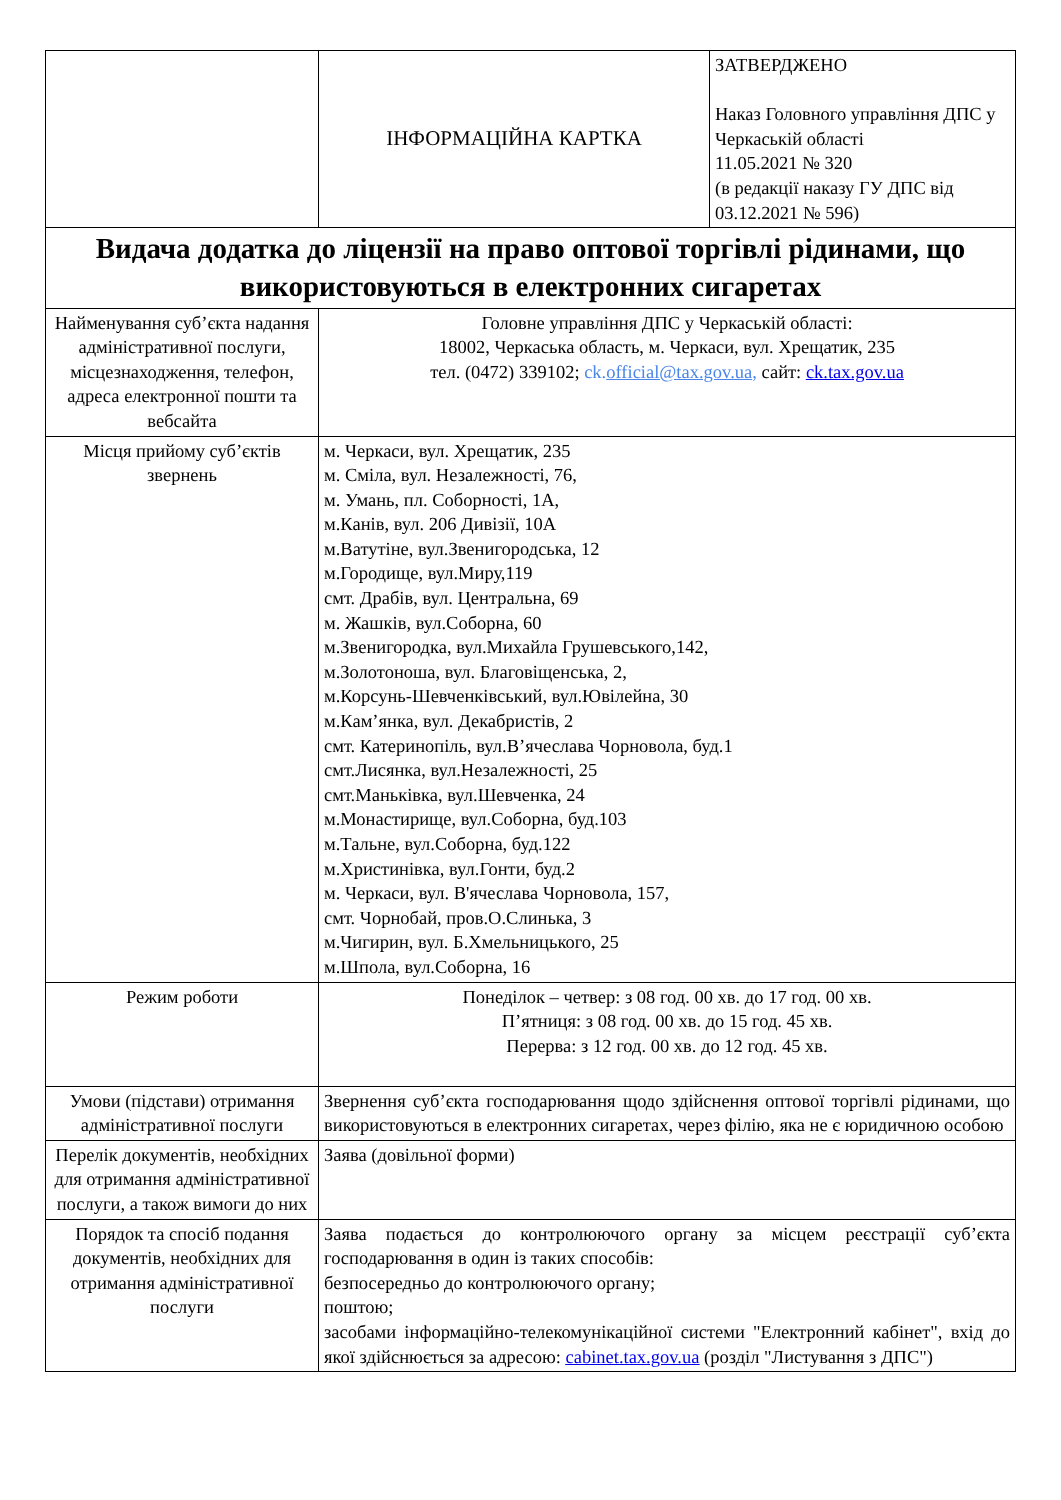| | ІНФОРМАЦІЙНА КАРТКА | ЗАТВЕРДЖЕНО Наказ Головного управління ДПС у Черкаській області 11.05.2021 № 320 (в редакції наказу ГУ ДПС від 03.12.2021 № 596) |
| Видача додатка до ліцензії на право оптової торгівлі рідинами, що використовуються в електронних сигаретах | | |
| Найменування суб’єкта надання адміністративної послуги, місцезнаходження, телефон, адреса електронної пошти та вебсайта | Головне управління ДПС у Черкаській області: 18002, Черкаська область, м. Черкаси, вул. Хрещатик, 235 тел. (0472) 339102; ck. official@tax.gov.ua , сайт: ck.tax.gov.ua | |
| Місця прийому суб’єктів звернень | м. Черкаси, вул. Хрещатик, 235 м. Сміла, вул. Незалежності, 76, м. Умань, пл. Соборності, 1А, м.Канів, вул. 206 Дивізії, 10А м.Ватутіне, вул.Звенигородська, 12 м.Городище, вул.Миру,119 смт. Драбів, вул. Центральна, 69 м. Жашків, вул.Соборна, 60 м.Звенигородка, вул.Михайла Грушевського,142, м.Золотоноша, вул. Благовіщенська, 2, м.Корсунь-Шевченківський, вул.Ювілейна, 30 м.Кам’янка, вул. Декабристів, 2 смт. Катеринопіль, вул.В’ячеслава Чорновола, буд.1 смт.Лисянка, вул.Незалежності, 25 смт.Маньківка, вул.Шевченка, 24 м.Монастирище, вул.Соборна, буд.103 м.Тальне, вул.Соборна, буд.122 м.Христинівка, вул.Гонти, буд.2 м. Черкаси, вул. В'ячеслава Чорновола, 157, смт. Чорнобай, пров.О.Слинька, 3 м.Чигирин, вул. Б.Хмельницького, 25 м.Шпола, вул.Соборна, 16 | |
| Режим роботи | Понеділок – четвер: з 08 год. 00 хв. до 17 год. 00 хв. П’ятниця: з 08 год. 00 хв. до 15 год. 45 хв. Перерва: з 12 год. 00 хв. до 12 год. 45 хв. | |
| Умови (підстави) отримання адміністративної послуги | Звернення суб’єкта господарювання щодо здійснення оптової торгівлі рідинами, що використовуються в електронних сигаретах, через філію, яка не є юридичною особою | |
| Перелік документів, необхідних для отримання адміністративної послуги, а також вимоги до них | Заява (довільної форми) | |
| Порядок та спосіб подання документів, необхідних для отримання адміністративної послуги | Заява подається до контролюючого органу за місцем реєстрації суб’єкта господарювання в один із таких способів: безпосередньо до контролюючого органу; поштою; засобами інформаційно-телекомунікаційної системи "Електронний кабінет", вхід до якої здійснюється за адресою: cabinet.tax.gov.ua (розділ "Листування з ДПС") | |